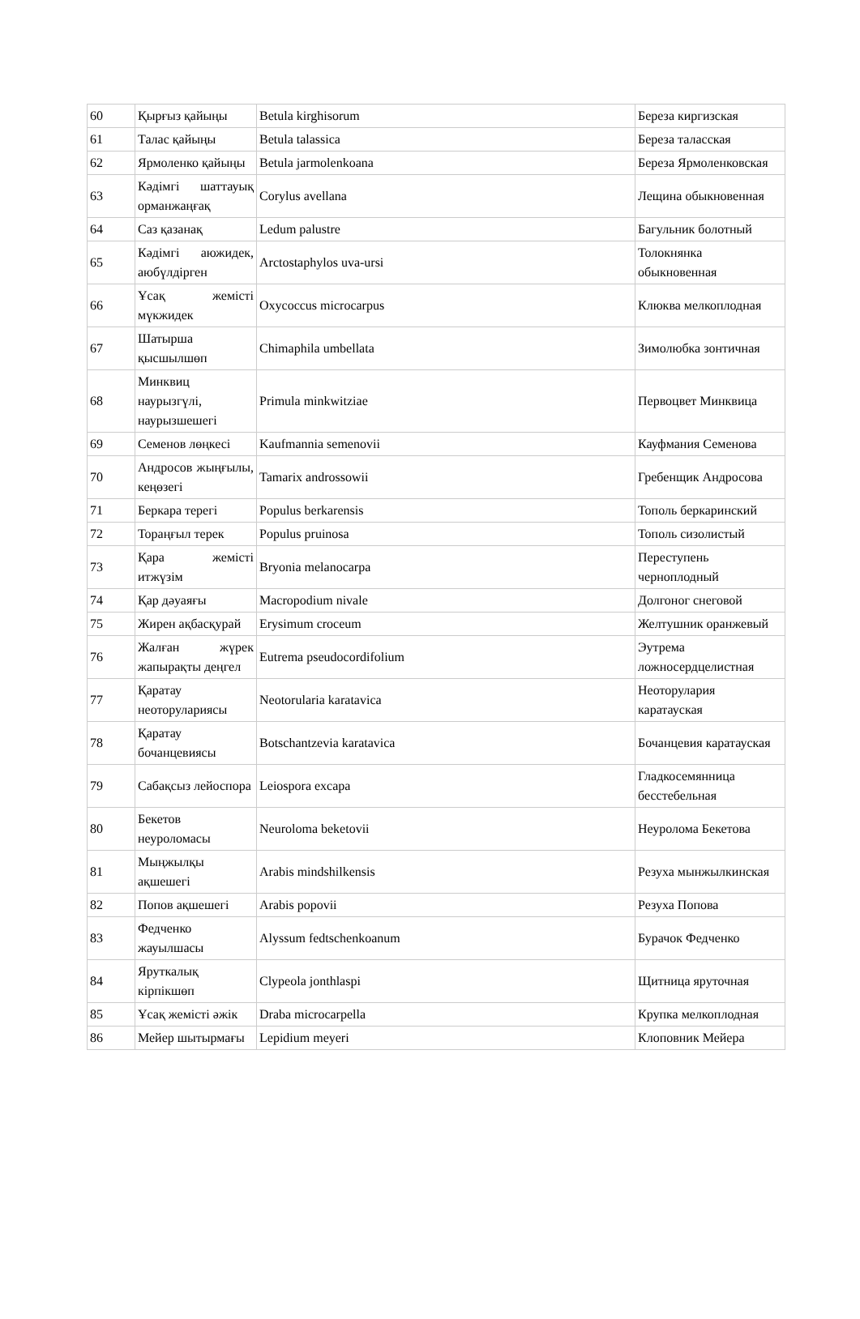| 60 | Қырғыз қайыңы | Betula kirghisorum | Береза киргизская |
| 61 | Талас қайыңы | Betula talassica | Береза таласская |
| 62 | Ярмоленко қайыңы | Betula jarmolenkoana | Береза Ярмоленковская |
| 63 | Кәдімгі шаттауық орманжаңғақ | Corylus avellana | Лещина обыкновенная |
| 64 | Саз қазанақ | Ledum palustre | Багульник болотный |
| 65 | Кәдімгі аюжидек, аюбүлдірген | Arctostaphylos uva-ursi | Толокнянка обыкновенная |
| 66 | Ұсақ жемісті мүкжидек | Oxycoccus microcarpus | Клюква мелкоплодная |
| 67 | Шатырша қысшылшөп | Chimaphila umbellata | Зимолюбка зонтичная |
| 68 | Минквиц наурызгүлі, наурызшешегі | Primula minkwitziae | Первоцвет Минквица |
| 69 | Семенов лөңкесі | Kaufmannia semenovii | Кауфмания Семенова |
| 70 | Андросов жыңғылы, кеңөзегі | Tamarix androssowii | Гребенщик Андросова |
| 71 | Беркара терегі | Populus berkarensis | Тополь беркаринский |
| 72 | Торaңғыл терек | Populus pruinosa | Тополь сизолистый |
| 73 | Қара жемісті итжүзім | Bryonia melanocarpa | Переступень черноплодный |
| 74 | Қар дәуаяғы | Macropodium nivale | Долгоног снеговой |
| 75 | Жирен ақбасқурай | Erysimum croceum | Желтушник оранжевый |
| 76 | Жалған жүрек жапырақты деңгел | Eutrema pseudocordifolium | Эутрема ложносердцелистная |
| 77 | Қаратау неоторулариясы | Neotorularia karatavica | Неоторулария каратауская |
| 78 | Қаратау бочанцевиясы | Botschantzevia karatavica | Бочанцевия каратауская |
| 79 | Сабақсыз лейоспора | Leiospora excapa | Гладкосемянница бесстебельная |
| 80 | Бекетов неуроломасы | Neuroloma beketovii | Неуролома Бекетова |
| 81 | Мыңжылқы ақшешегі | Arabis mindshilkensis | Резуха мынжылкинская |
| 82 | Попов ақшешегі | Arabis popovii | Резуха Попова |
| 83 | Федченко жауылшасы | Alyssum fedtschenkoanum | Бурачок Федченко |
| 84 | Яруткалық кірпікшөп | Clypeola jonthlaspi | Щитница яруточная |
| 85 | Ұсақ жемісті әжік | Draba microcarpella | Крупка мелкоплодная |
| 86 | Мейер шытырмағы | Lepidium meyeri | Клоповник Мейера |